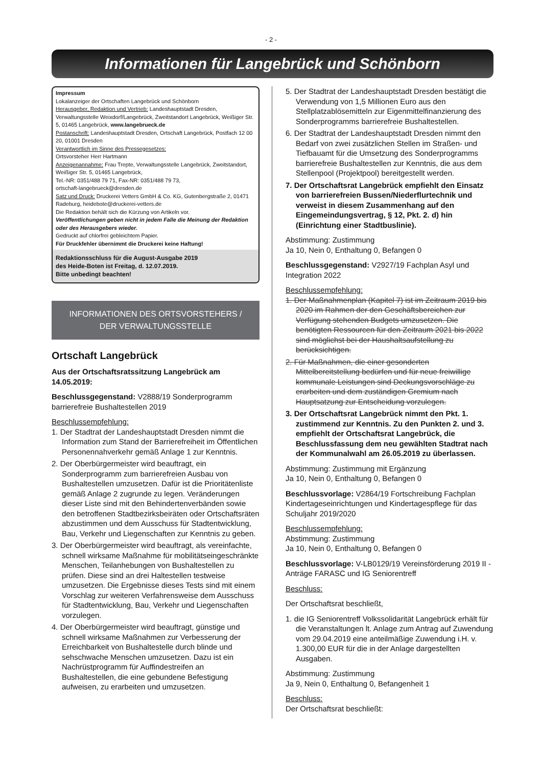- 2 -
Informationen für Langebrück und Schönborn
Impressum
Lokalanzeiger der Ortschaften Langebrück und Schönborn
Herausgeber, Redaktion und Vertrieb: Landeshauptstadt Dresden, Verwaltungsstelle Weixdorf/Langebrück, Zweitstandort Langebrück, Weißiger Str. 5, 01465 Langebrück, www.langebrueck.de
Postanschrift: Landeshauptstadt Dresden, Ortschaft Langebrück, Postfach 12 00 20, 01001 Dresden
Verantwortlich im Sinne des Pressegesetzes:
Ortsvorsteher Herr Hartmann
Anzeigenannahme: Frau Trepte, Verwaltungsstelle Langebrück, Zweitstandort, Weißiger Str. 5, 01465 Langebrück,
Tel.-NR: 0351/488 79 71, Fax-NR: 0351/488 79 73,
ortschaft-langebrueck@dresden.de
Satz und Druck: Druckerei Vetters GmbH & Co. KG, Gutenbergstraße 2, 01471 Radeburg, heidebote@druckerei-vetters.de
Die Redaktion behält sich die Kürzung von Artikeln vor.
Veröffentlichungen geben nicht in jedem Falle die Meinung der Redaktion oder des Herausgebers wieder.
Gedruckt auf chlorfrei gebleichtem Papier.
Für Druckfehler übernimmt die Druckerei keine Haftung!
Redaktionsschluss für die August-Ausgabe 2019
des Heide-Boten ist Freitag, d. 12.07.2019.
Bitte unbedingt beachten!
INFORMATIONEN DES ORTSVORSTEHERS /
DER VERWALTUNGSSTELLE
Ortschaft Langebrück
Aus der Ortschaftsratssitzung Langebrück am 14.05.2019:
Beschlussgegenstand: V2888/19 Sonderprogramm barrierefreie Bushaltestellen 2019
Beschlussempfehlung:
1. Der Stadtrat der Landeshauptstadt Dresden nimmt die Information zum Stand der Barrierefreiheit im Öffentlichen Personennahverkehr gemäß Anlage 1 zur Kenntnis.
2. Der Oberbürgermeister wird beauftragt, ein Sonderprogramm zum barrierefreien Ausbau von Bushaltestellen umzusetzen. Dafür ist die Prioritätenliste gemäß Anlage 2 zugrunde zu legen. Veränderungen dieser Liste sind mit den Behindertenverbänden sowie den betroffenen Stadtbezirksbeiräten oder Ortschaftsräten abzustimmen und dem Ausschuss für Stadtentwicklung, Bau, Verkehr und Liegenschaften zur Kenntnis zu geben.
3. Der Oberbürgermeister wird beauftragt, als vereinfachte, schnell wirksame Maßnahme für mobilitätseingeschränkte Menschen, Teilanhebungen von Bushaltestellen zu prüfen. Diese sind an drei Haltestellen testweise umzusetzen. Die Ergebnisse dieses Tests sind mit einem Vorschlag zur weiteren Verfahrensweise dem Ausschuss für Stadtentwicklung, Bau, Verkehr und Liegenschaften vorzulegen.
4. Der Oberbürgermeister wird beauftragt, günstige und schnell wirksame Maßnahmen zur Verbesserung der Erreichbarkeit von Bushaltestelle durch blinde und sehschwache Menschen umzusetzen. Dazu ist ein Nachrüstprogramm für Auffindestreifen an Bushaltestellen, die eine gebundene Befestigung aufweisen, zu erarbeiten und umzusetzen.
5. Der Stadtrat der Landeshauptstadt Dresden bestätigt die Verwendung von 1,5 Millionen Euro aus den Stellplatzablösemitteln zur Eigenmittelfinanzierung des Sonderprogramms barrierefreie Bushaltestellen.
6. Der Stadtrat der Landeshauptstadt Dresden nimmt den Bedarf von zwei zusätzlichen Stellen im Straßen- und Tiefbauamt für die Umsetzung des Sonderprogramms barrierefreie Bushaltestellen zur Kenntnis, die aus dem Stellenpool (Projektpool) bereitgestellt werden.
7. Der Ortschaftsrat Langebrück empfiehlt den Einsatz von barrierefreien Bussen/Niederflurtechnik und verweist in diesem Zusammenhang auf den Eingemeindungsvertrag, § 12, Pkt. 2. d) hin (Einrichtung einer Stadtbuslinie).
Abstimmung: Zustimmung
Ja 10, Nein 0, Enthaltung 0, Befangen 0
Beschlussgegenstand: V2927/19 Fachplan Asyl und Integration 2022
Beschlussempfehlung:
1. Der Maßnahmenplan (Kapitel 7) ist im Zeitraum 2019 bis 2020 im Rahmen der den Geschäftsbereichen zur Verfügung stehenden Budgets umzusetzen. Die benötigten Ressourcen für den Zeitraum 2021 bis 2022 sind möglichst bei der Haushaltsaufstellung zu berücksichtigen.
2. Für Maßnahmen, die einer gesonderten Mittelbereitstellung bedürfen und für neue freiwillige kommunale Leistungen sind Deckungsvorschläge zu erarbeiten und dem zuständigen Gremium nach Hauptsatzung zur Entscheidung vorzulegen.
3. Der Ortschaftsrat Langebrück nimmt den Pkt. 1. zustimmend zur Kenntnis. Zu den Punkten 2. und 3. empfiehlt der Ortschaftsrat Langebrück, die Beschlussfassung dem neu gewählten Stadtrat nach der Kommunalwahl am 26.05.2019 zu überlassen.
Abstimmung: Zustimmung mit Ergänzung
Ja 10, Nein 0, Enthaltung 0, Befangen 0
Beschlussvorlage: V2864/19 Fortschreibung Fachplan Kindertageseinrichtungen und Kindertagespflege für das Schuljahr 2019/2020
Beschlussempfehlung:
Abstimmung: Zustimmung
Ja 10, Nein 0, Enthaltung 0, Befangen 0
Beschlussvorlage: V-LB0129/19 Vereinsförderung 2019 II - Anträge FARASC und IG Seniorentreff
Beschluss:
Der Ortschaftsrat beschließt,
1. die IG Seniorentreff Volkssolidarität Langebrück erhält für die Veranstaltungen lt. Anlage zum Antrag auf Zuwendung vom 29.04.2019 eine anteilmäßige Zuwendung i.H. v. 1.300,00 EUR für die in der Anlage dargestellten Ausgaben.
Abstimmung: Zustimmung
Ja 9, Nein 0, Enthaltung 0, Befangenheit 1
Beschluss:
Der Ortschaftsrat beschließt: